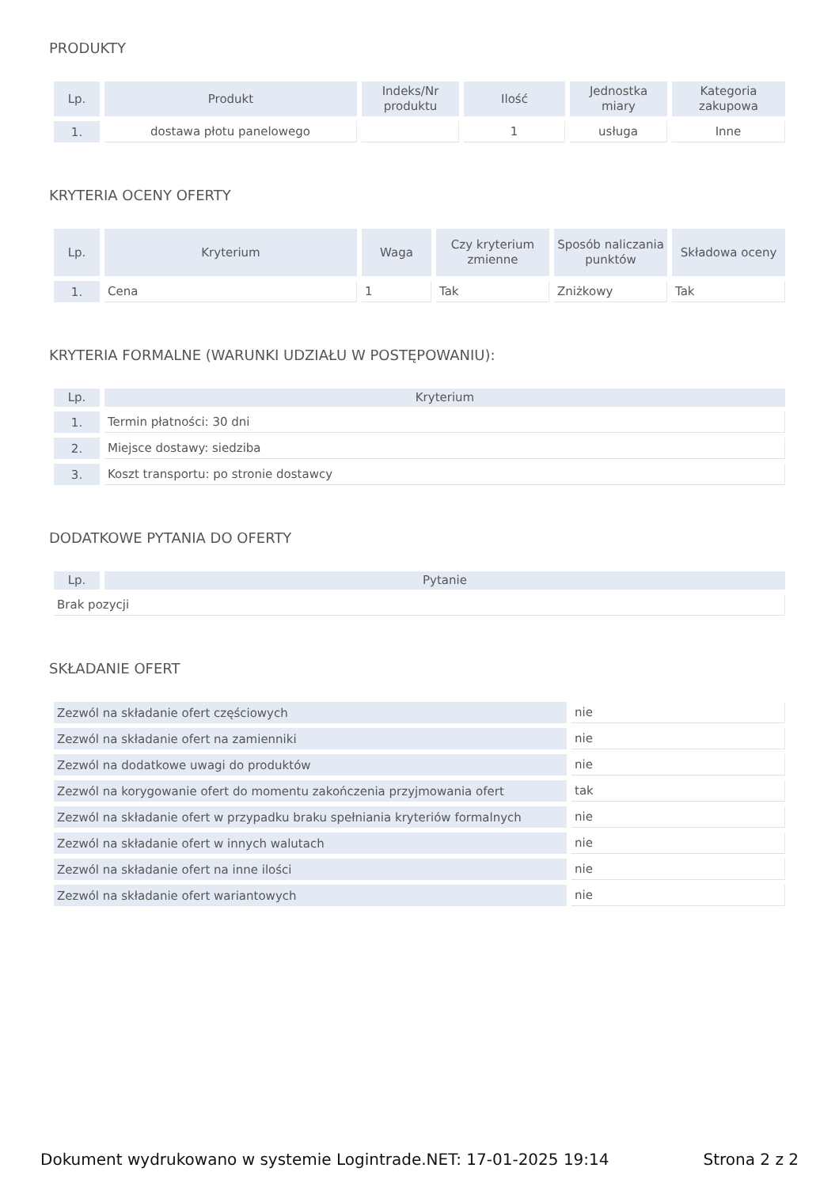PRODUKTY
| Lp. | Produkt | Indeks/Nr produktu | Ilość | Jednostka miary | Kategoria zakupowa |
| --- | --- | --- | --- | --- | --- |
| 1. | dostawa płotu panelowego | | 1 | usługa | Inne |
KRYTERIA OCENY OFERTY
| Lp. | Kryterium | Waga | Czy kryterium zmienne | Sposób naliczania punktów | Składowa oceny |
| --- | --- | --- | --- | --- | --- |
| 1. | Cena | 1 | Tak | Zniżkowy | Tak |
KRYTERIA FORMALNE (WARUNKI UDZIAŁU W POSTĘPOWANIU):
| Lp. | Kryterium |
| --- | --- |
| 1. | Termin płatności: 30 dni |
| 2. | Miejsce dostawy: siedziba |
| 3. | Koszt transportu: po stronie dostawcy |
DODATKOWE PYTANIA DO OFERTY
| Lp. | Pytanie |
| --- | --- |
| Brak pozycji | |
SKŁADANIE OFERT
| Zezwól na składanie ofert częściowych | nie |
| Zezwól na składanie ofert na zamienniki | nie |
| Zezwól na dodatkowe uwagi do produktów | nie |
| Zezwól na korygowanie ofert do momentu zakończenia przyjmowania ofert | tak |
| Zezwól na składanie ofert w przypadku braku spełniania kryteriów formalnych | nie |
| Zezwól na składanie ofert w innych walutach | nie |
| Zezwól na składanie ofert na inne ilości | nie |
| Zezwól na składanie ofert wariantowych | nie |
Dokument wydrukowano w systemie Logintrade.NET: 17-01-2025 19:14 Strona 2 z 2